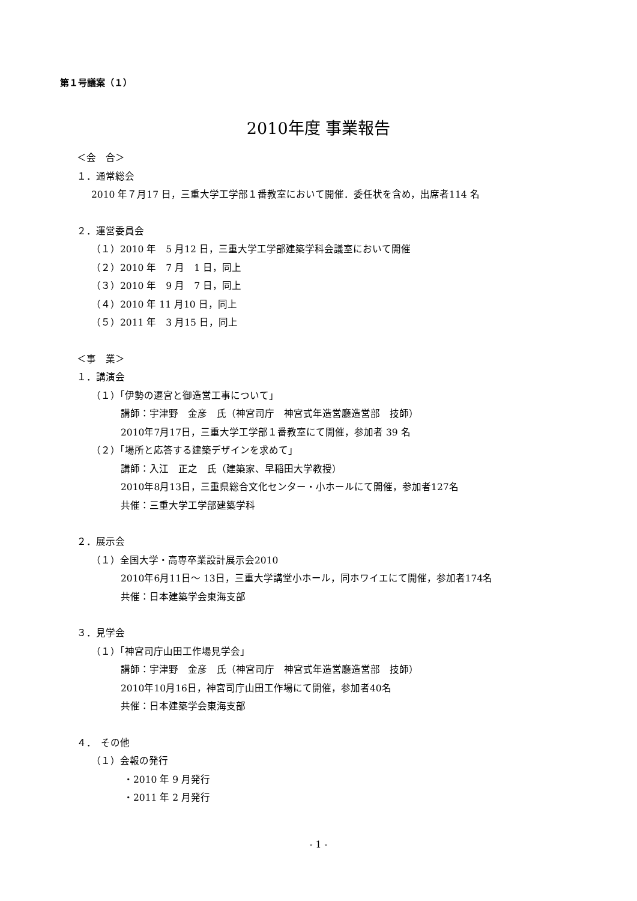第１号議案（１）
2010年度 事業報告
＜会　合＞
１．通常総会
2010 年７月17 日，三重大学工学部１番教室において開催．委任状を含め，出席者114 名
２．運営委員会
（１）2010 年　5 月12 日，三重大学工学部建築学科会議室において開催
（２）2010 年　7 月　1 日，同上
（３）2010 年　9 月　7 日，同上
（４）2010 年 11 月10 日，同上
（５）2011 年　3 月15 日，同上
＜事　業＞
１．講演会
（１）「伊勢の遷宮と御造営工事について」
講師：宇津野　金彦　氏（神宮司庁　神宮式年造営廳造営部　技師）
2010年7月17日，三重大学工学部１番教室にて開催，参加者 39 名
（２）「場所と応答する建築デザインを求めて」
講師：入江　正之　氏（建築家、早稲田大学教授）
2010年8月13日，三重県総合文化センター・小ホールにて開催，参加者127名
共催：三重大学工学部建築学科
２．展示会
（１）全国大学・高専卒業設計展示会2010
2010年6月11日～ 13日，三重大学講堂小ホール，同ホワイエにて開催，参加者174名
共催：日本建築学会東海支部
３．見学会
（１）「神宮司庁山田工作場見学会」
講師：宇津野　金彦　氏（神宮司庁　神宮式年造営廳造営部　技師）
2010年10月16日，神宮司庁山田工作場にて開催，参加者40名
共催：日本建築学会東海支部
４．　その他
（１）会報の発行
・2010 年 9 月発行
・2011 年 2 月発行
- 1 -